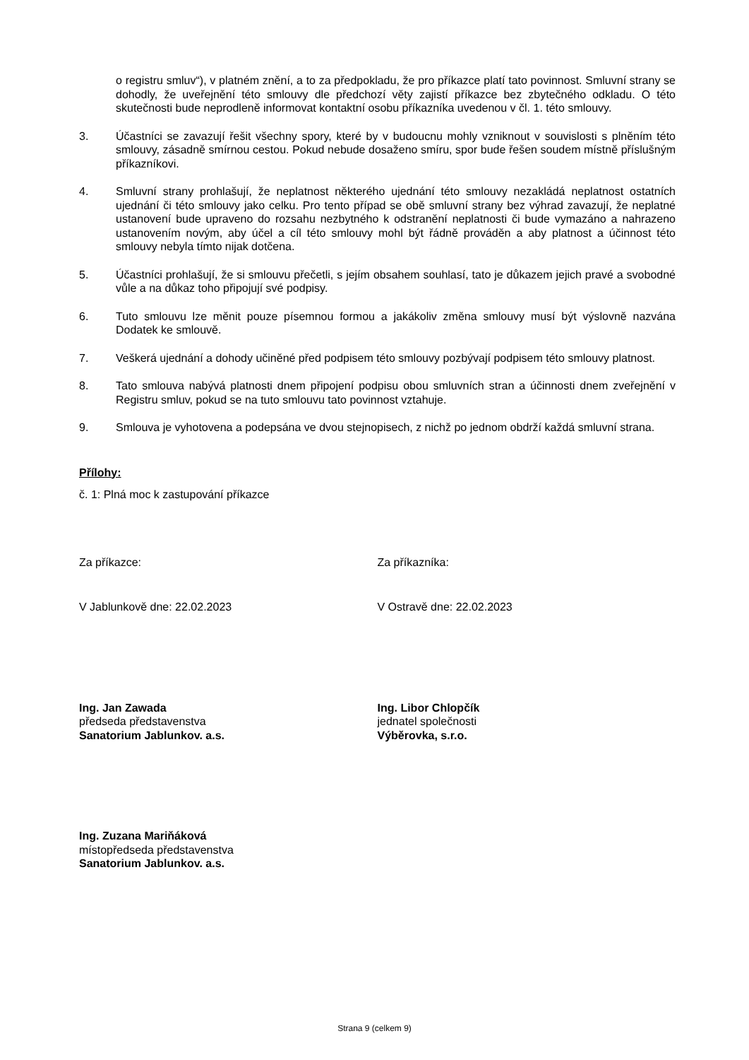o registru smluv“), v platném znění, a to za předpokladu, že pro příkazce platí tato povinnost. Smluvní strany se dohodly, že uveřejnění této smlouvy dle předchozí věty zajistí příkazce bez zbytečného odkladu. O této skutečnosti bude neprodleně informovat kontaktní osobu příkazníka uvedenou v čl. 1. této smlouvy.
3. Účastníci se zavazují řešit všechny spory, které by v budoucnu mohly vzniknout v souvislosti s plněním této smlouvy, zásadně smírnou cestou. Pokud nebude dosaženo smíru, spor bude řešen soudem místně příslušným příkazníkovi.
4. Smluvní strany prohlašují, že neplatnost některého ujednání této smlouvy nezakládá neplatnost ostatních ujednání či této smlouvy jako celku. Pro tento případ se obě smluvní strany bez výhrad zavazují, že neplatné ustanovení bude upraveno do rozsahu nezbytného k odstranění neplatnosti či bude vymazáno a nahrazeno ustanovením novým, aby účel a cíl této smlouvy mohl být řádně prováděn a aby platnost a účinnost této smlouvy nebyla tímto nijak dotčena.
5. Účastníci prohlašují, že si smlouvu přečetli, s jejím obsahem souhlasí, tato je důkazem jejich pravé a svobodné vůle a na důkaz toho připojují své podpisy.
6. Tuto smlouvu lze měnit pouze písemnou formou a jakákoliv změna smlouvy musí být výslovně nazvána Dodatek ke smlouvě.
7. Veškerá ujednání a dohody učiněné před podpisem této smlouvy pozbývají podpisem této smlouvy platnost.
8. Tato smlouva nabývá platnosti dnem připojení podpisu obou smluvních stran a účinnosti dnem zveřejnění v Registru smluv, pokud se na tuto smlouvu tato povinnost vztahuje.
9. Smlouva je vyhotovena a podepsána ve dvou stejnopisech, z nichž po jednom obdrží každá smluvní strana.
Přílohy:
č. 1: Plná moc k zastupování příkazce
Za příkazce: Za příkazníka:
V Jablunkově dne: 22.02.2023 V Ostravě dne: 22.02.2023
Ing. Jan Zawada
předseda představenstva
Sanatorium Jablunkov. a.s.
Ing. Libor Chlopčík
jednatel společnosti
Výběrovka, s.r.o.
Ing. Zuzana Mariňáková
místopředseda představenstva
Sanatorium Jablunkov. a.s.
Strana 9 (celkem 9)